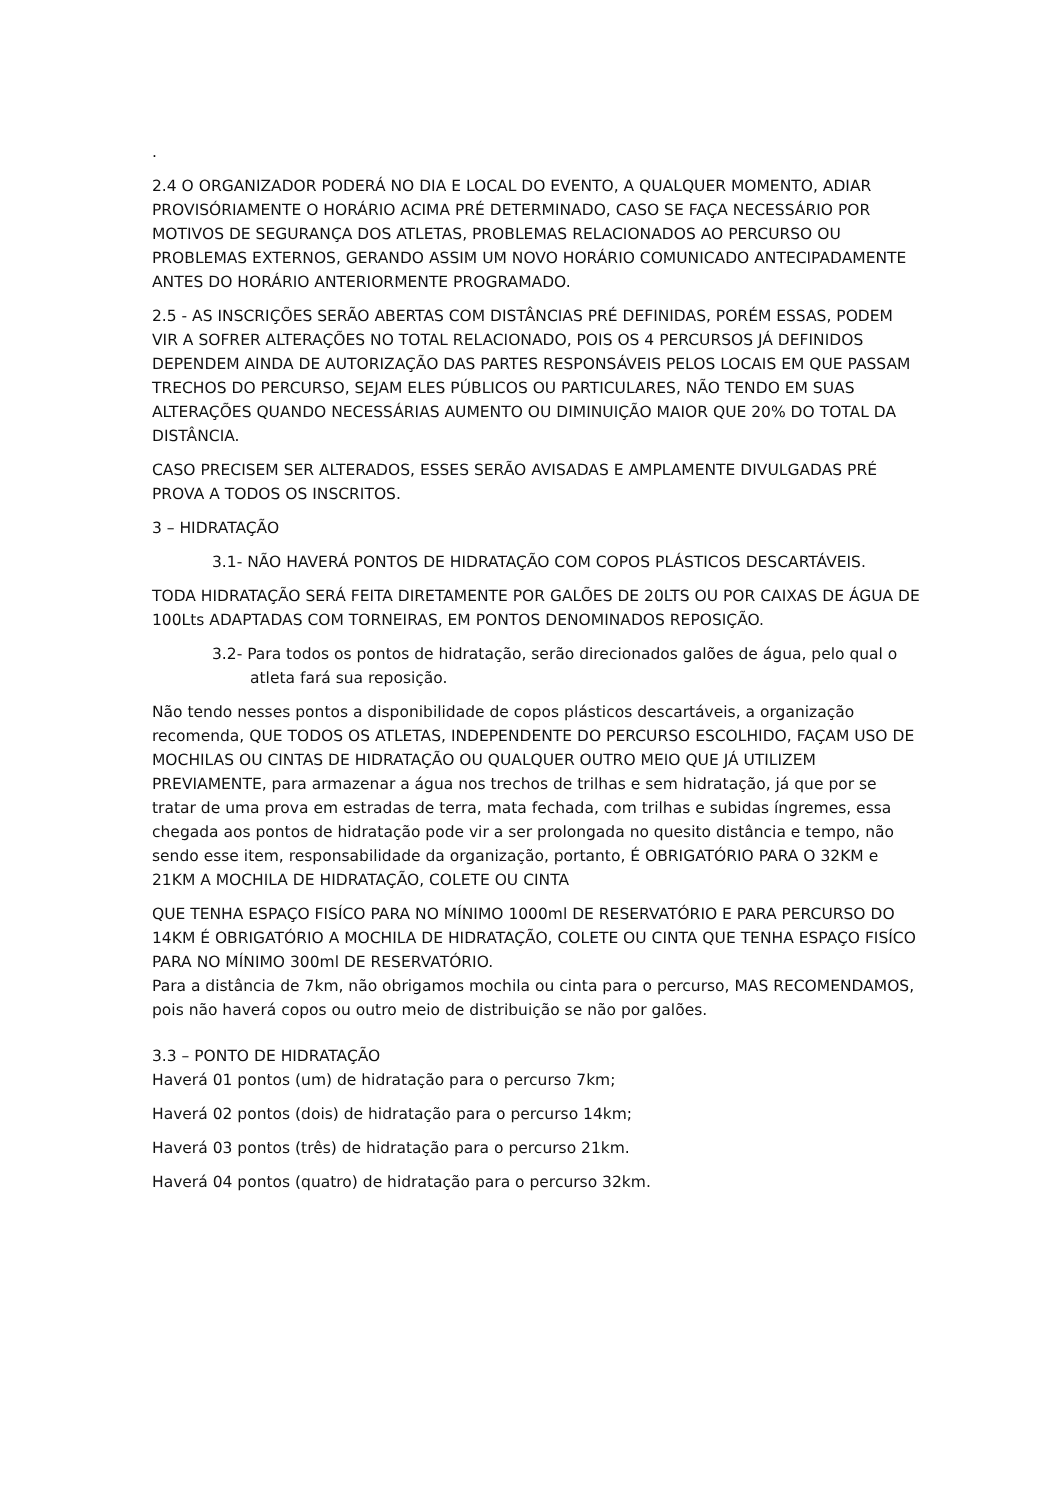.
2.4 O ORGANIZADOR PODERÁ NO DIA E LOCAL DO EVENTO, A QUALQUER MOMENTO, ADIAR PROVISÓRIAMENTE O HORÁRIO ACIMA PRÉ DETERMINADO, CASO SE FAÇA NECESSÁRIO POR MOTIVOS DE SEGURANÇA DOS ATLETAS, PROBLEMAS RELACIONADOS AO PERCURSO OU PROBLEMAS EXTERNOS, GERANDO ASSIM UM NOVO HORÁRIO COMUNICADO ANTECIPADAMENTE ANTES DO HORÁRIO ANTERIORMENTE PROGRAMADO.
2.5 - AS INSCRIÇÕES SERÃO ABERTAS COM DISTÂNCIAS PRÉ DEFINIDAS, PORÉM ESSAS, PODEM VIR A SOFRER ALTERAÇÕES NO TOTAL RELACIONADO, POIS OS 4 PERCURSOS JÁ DEFINIDOS DEPENDEM AINDA DE AUTORIZAÇÃO DAS PARTES RESPONSÁVEIS PELOS LOCAIS EM QUE PASSAM TRECHOS DO PERCURSO, SEJAM ELES PÚBLICOS OU PARTICULARES, NÃO TENDO EM SUAS ALTERAÇÕES QUANDO NECESSÁRIAS AUMENTO OU DIMINUIÇÃO MAIOR QUE 20% DO TOTAL DA DISTÂNCIA.
CASO PRECISEM SER ALTERADOS, ESSES SERÃO AVISADAS E AMPLAMENTE DIVULGADAS PRÉ PROVA A TODOS OS INSCRITOS.
3 – HIDRATAÇÃO
3.1- NÃO HAVERÁ PONTOS DE HIDRATAÇÃO COM COPOS PLÁSTICOS DESCARTÁVEIS.
TODA HIDRATAÇÃO SERÁ FEITA DIRETAMENTE POR GALÕES DE 20LTS OU POR CAIXAS DE ÁGUA DE 100Lts ADAPTADAS COM TORNEIRAS, EM PONTOS DENOMINADOS REPOSIÇÃO.
3.2- Para todos os pontos de hidratação, serão direcionados galões de água, pelo qual o atleta fará sua reposição.
Não tendo nesses pontos a disponibilidade de copos plásticos descartáveis, a organização recomenda, QUE TODOS OS ATLETAS, INDEPENDENTE DO PERCURSO ESCOLHIDO, FAÇAM USO DE MOCHILAS OU CINTAS DE HIDRATAÇÃO OU QUALQUER OUTRO MEIO QUE JÁ UTILIZEM PREVIAMENTE, para armazenar a água nos trechos de trilhas e sem hidratação, já que por se tratar de uma prova em estradas de terra, mata fechada, com trilhas e subidas íngremes, essa chegada aos pontos de hidratação pode vir a ser prolongada no quesito distância e tempo, não sendo esse item, responsabilidade da organização, portanto, É OBRIGATÓRIO PARA O 32KM e 21KM A MOCHILA DE HIDRATAÇÃO, COLETE OU CINTA
QUE TENHA ESPAÇO FISÍCO PARA NO MÍNIMO 1000ml DE RESERVATÓRIO E PARA PERCURSO DO 14KM É OBRIGATÓRIO A MOCHILA DE HIDRATAÇÃO, COLETE OU CINTA QUE TENHA ESPAÇO FISÍCO PARA NO MÍNIMO 300ml DE RESERVATÓRIO.
Para a distância de 7km, não obrigamos mochila ou cinta para o percurso, MAS RECOMENDAMOS, pois não haverá copos ou outro meio de distribuição se não por galões.
3.3 – PONTO DE HIDRATAÇÃO
Haverá 01 pontos (um) de hidratação para o percurso 7km;
Haverá 02 pontos (dois) de hidratação para o percurso 14km;
Haverá 03 pontos (três) de hidratação para o percurso 21km.
Haverá 04 pontos (quatro) de hidratação para o percurso 32km.